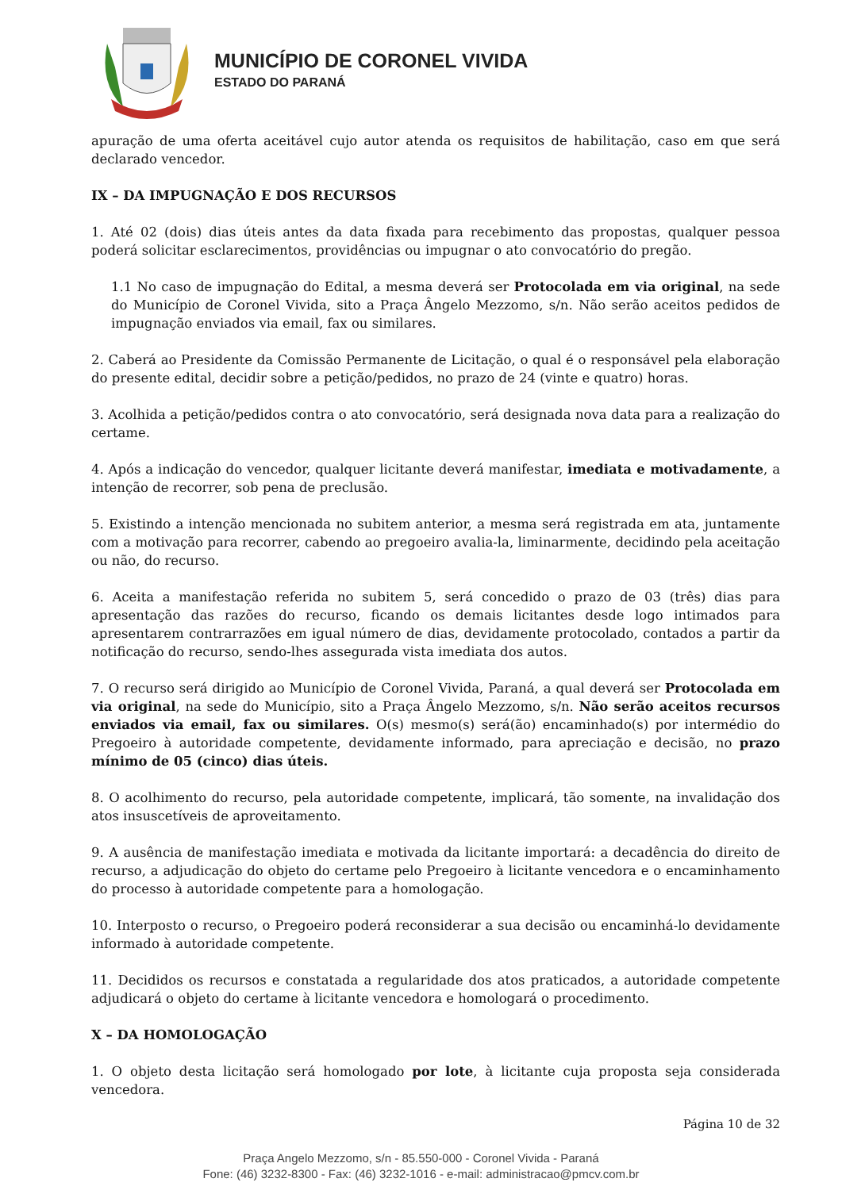MUNICÍPIO DE CORONEL VIVIDA
ESTADO DO PARANÁ
apuração de uma oferta aceitável cujo autor atenda os requisitos de habilitação, caso em que será declarado vencedor.
IX – DA IMPUGNAÇÃO E DOS RECURSOS
1. Até 02 (dois) dias úteis antes da data fixada para recebimento das propostas, qualquer pessoa poderá solicitar esclarecimentos, providências ou impugnar o ato convocatório do pregão.
1.1 No caso de impugnação do Edital, a mesma deverá ser Protocolada em via original, na sede do Município de Coronel Vivida, sito a Praça Ângelo Mezzomo, s/n. Não serão aceitos pedidos de impugnação enviados via email, fax ou similares.
2. Caberá ao Presidente da Comissão Permanente de Licitação, o qual é o responsável pela elaboração do presente edital, decidir sobre a petição/pedidos, no prazo de 24 (vinte e quatro) horas.
3. Acolhida a petição/pedidos contra o ato convocatório, será designada nova data para a realização do certame.
4. Após a indicação do vencedor, qualquer licitante deverá manifestar, imediata e motivadamente, a intenção de recorrer, sob pena de preclusão.
5. Existindo a intenção mencionada no subitem anterior, a mesma será registrada em ata, juntamente com a motivação para recorrer, cabendo ao pregoeiro avalia-la, liminarmente, decidindo pela aceitação ou não, do recurso.
6. Aceita a manifestação referida no subitem 5, será concedido o prazo de 03 (três) dias para apresentação das razões do recurso, ficando os demais licitantes desde logo intimados para apresentarem contrarrazões em igual número de dias, devidamente protocolado, contados a partir da notificação do recurso, sendo-lhes assegurada vista imediata dos autos.
7. O recurso será dirigido ao Município de Coronel Vivida, Paraná, a qual deverá ser Protocolada em via original, na sede do Município, sito a Praça Ângelo Mezzomo, s/n. Não serão aceitos recursos enviados via email, fax ou similares. O(s) mesmo(s) será(ão) encaminhado(s) por intermédio do Pregoeiro à autoridade competente, devidamente informado, para apreciação e decisão, no prazo mínimo de 05 (cinco) dias úteis.
8. O acolhimento do recurso, pela autoridade competente, implicará, tão somente, na invalidação dos atos insuscetíveis de aproveitamento.
9. A ausência de manifestação imediata e motivada da licitante importará: a decadência do direito de recurso, a adjudicação do objeto do certame pelo Pregoeiro à licitante vencedora e o encaminhamento do processo à autoridade competente para a homologação.
10. Interposto o recurso, o Pregoeiro poderá reconsiderar a sua decisão ou encaminhá-lo devidamente informado à autoridade competente.
11. Decididos os recursos e constatada a regularidade dos atos praticados, a autoridade competente adjudicará o objeto do certame à licitante vencedora e homologará o procedimento.
X – DA HOMOLOGAÇÃO
1. O objeto desta licitação será homologado por lote, à licitante cuja proposta seja considerada vencedora.
Página 10 de 32
Praça Angelo Mezzomo, s/n - 85.550-000 - Coronel Vivida - Paraná
Fone: (46) 3232-8300 - Fax: (46) 3232-1016 - e-mail: administracao@pmcv.com.br